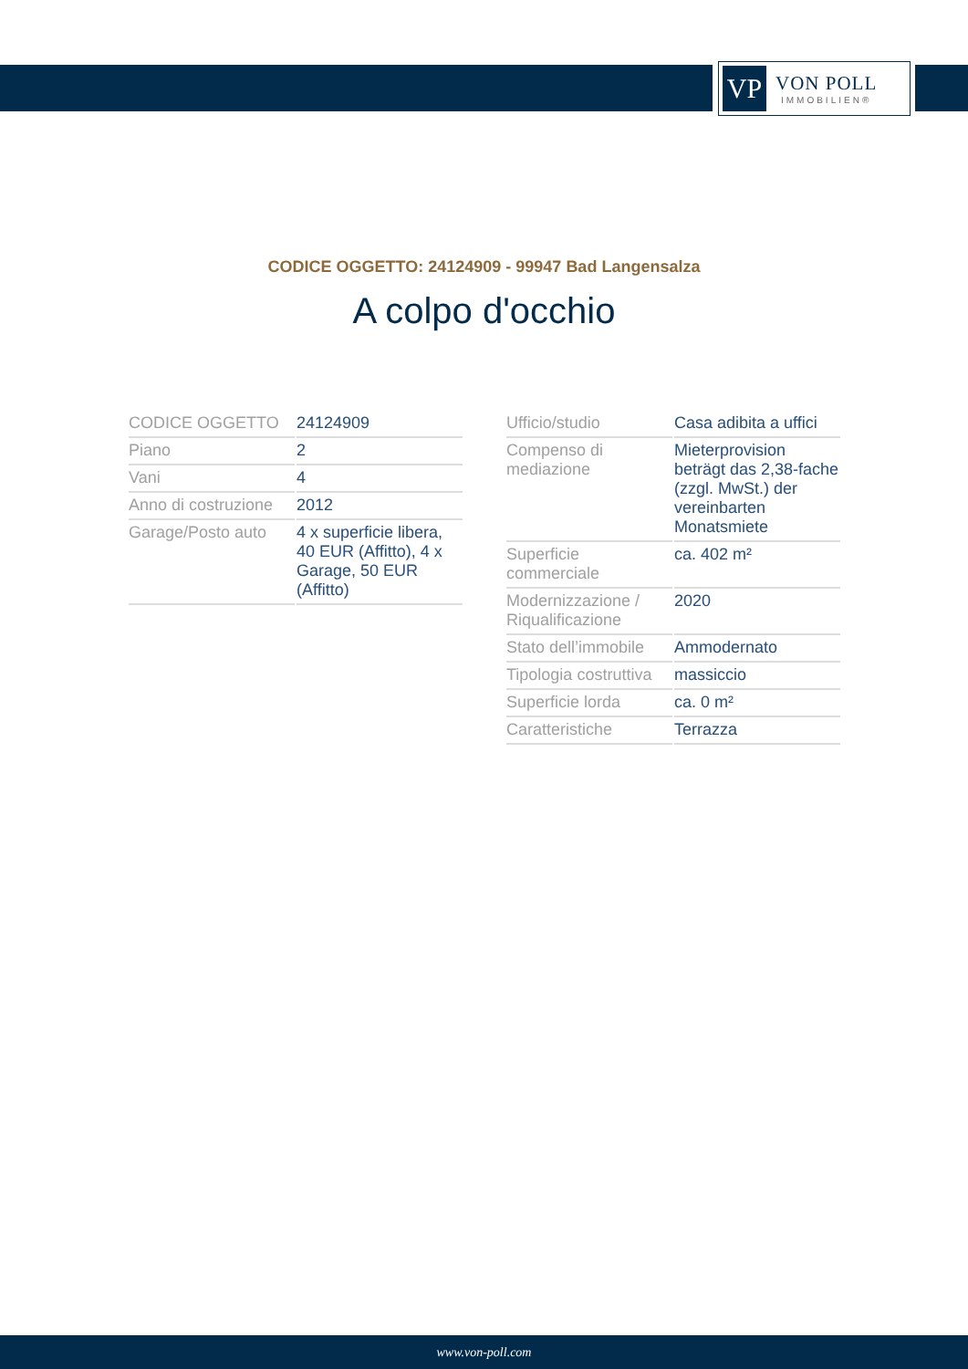VP
VON POLL
IMMOBILIEN®
CODICE OGGETTO: 24124909 - 99947 Bad Langensalza
A colpo d'occhio
| CODICE OGGETTO | 24124909 |
| Piano | 2 |
| Vani | 4 |
| Anno di costruzione | 2012 |
| Garage/Posto auto | 4 x superficie libera, 40 EUR (Affitto), 4 x Garage, 50 EUR (Affitto) |
| Ufficio/studio | Casa adibita a uffici |
| Compenso di mediazione | Mieterprovision beträgt das 2,38-fache (zzgl. MwSt.) der vereinbarten Monatsmiete |
| Superficie commerciale | ca. 402 m² |
| Modernizzazione / Riqualificazione | 2020 |
| Stato dell’immobile | Ammodernato |
| Tipologia costruttiva | massiccio |
| Superficie lorda | ca. 0 m² |
| Caratteristiche | Terrazza |
www.von-poll.com